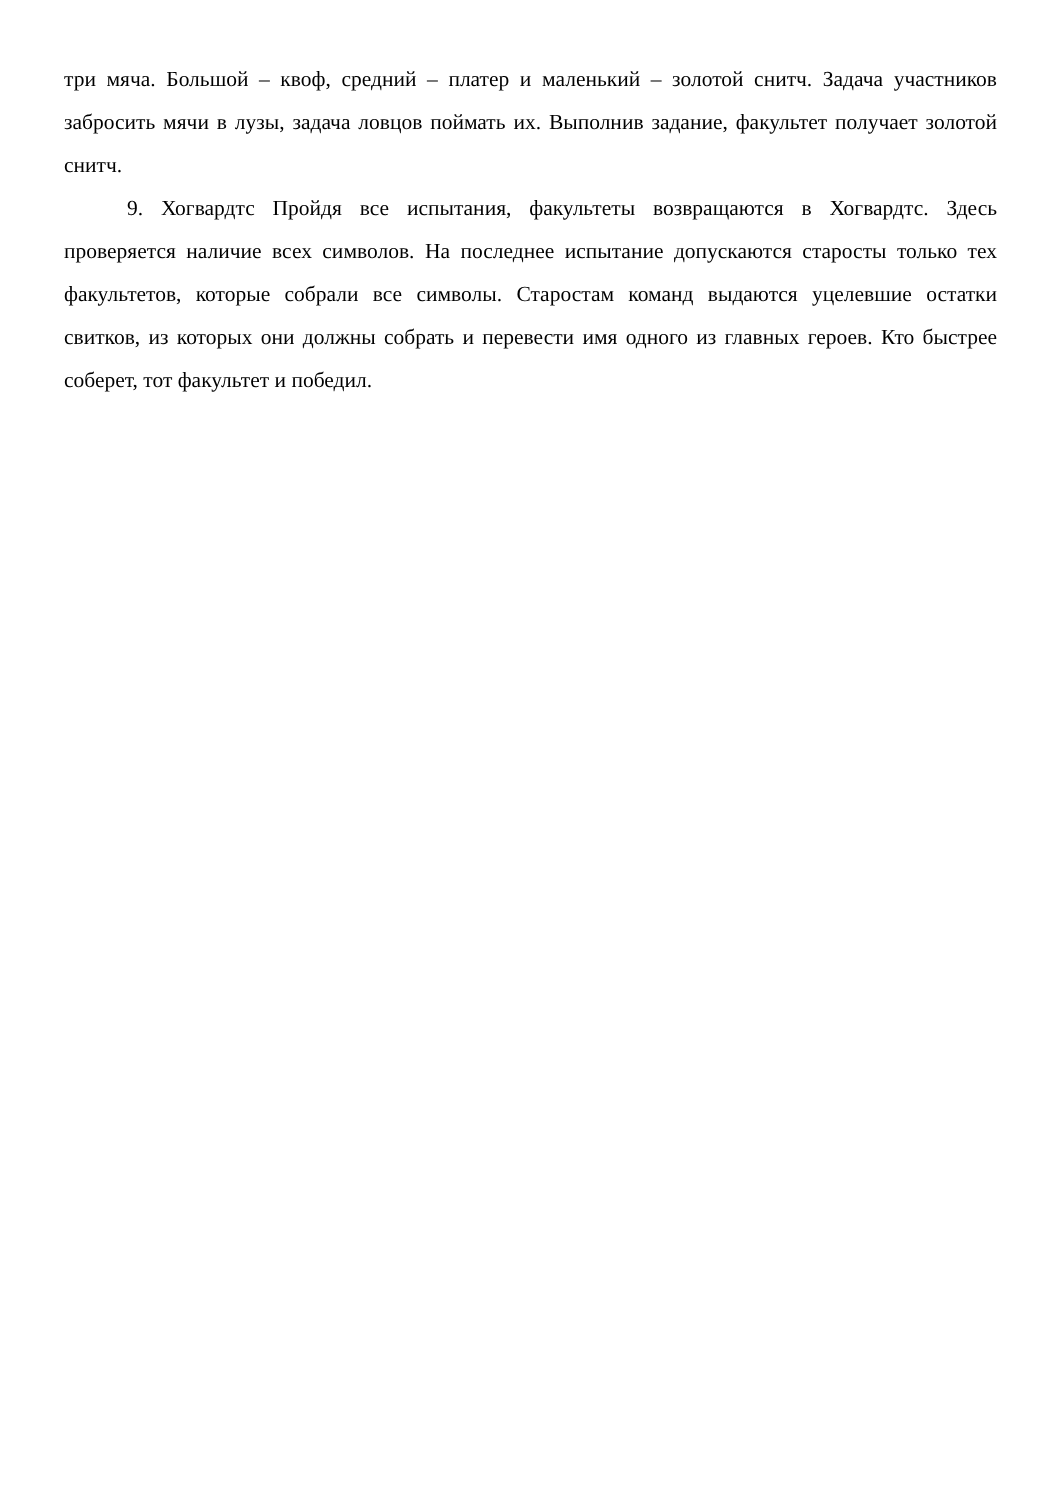три мяча. Большой – квоф, средний – платер и маленький – золотой снитч. Задача участников забросить мячи в лузы, задача ловцов поймать их. Выполнив задание, факультет получает золотой снитч.
9. Хогвардтс Пройдя все испытания, факультеты возвращаются в Хогвардтс. Здесь проверяется наличие всех символов. На последнее испытание допускаются старосты только тех факультетов, которые собрали все символы. Старостам команд выдаются уцелевшие остатки свитков, из которых они должны собрать и перевести имя одного из главных героев. Кто быстрее соберет, тот факультет и победил.